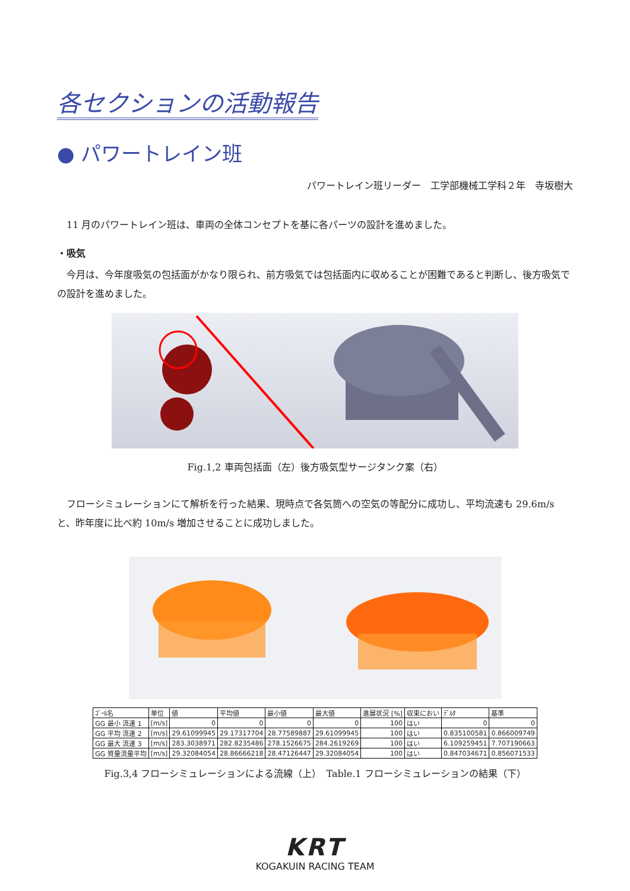各セクションの活動報告
● パワートレイン班
パワートレイン班リーダー　工学部機械工学科２年　寺坂樹大
11 月のパワートレイン班は、車両の全体コンセプトを基に各パーツの設計を進めました。
・吸気
今月は、今年度吸気の包括面がかなり限られ、前方吸気では包括面内に収めることが困難であると判断し、後方吸気での設計を進めました。
Fig.1,2 車両包括面（左）後方吸気型サージタンク案（右）
フローシミュレーションにて解析を行った結果、現時点で各気筒への空気の等配分に成功し、平均流速も 29.6m/s と、昨年度に比べ約 10m/s 増加させることに成功しました。
| ｺﾞｰﾙ名 | 単位 | 値 | 平均値 | 最小値 | 最大値 | 進展状況 [%] | 収束におい | ﾃﾞﾙﾀ | 基準 |
| --- | --- | --- | --- | --- | --- | --- | --- | --- | --- |
| GG 最小 流速 1 | [m/s] | 0 | 0 | 0 | 0 | 100 | はい | 0 | 0 |
| GG 平均 流速 2 | [m/s] | 29.61099945 | 29.17317704 | 28.77589887 | 29.61099945 | 100 | はい | 0.835100581 | 0.866009749 |
| GG 最大 流速 3 | [m/s] | 283.3038971 | 282.8235486 | 278.1526675 | 284.2619269 | 100 | はい | 6.109259451 | 7.707190663 |
| GG 質量流量平均 | [m/s] | 29.32084054 | 28.86666218 | 28.47126447 | 29.32084054 | 100 | はい | 0.847034671 | 0.856071533 |
Fig.3,4 フローシミュレーションによる流線（上）　Table.1 フローシミュレーションの結果（下）
KRT
KOGAKUIN RACING TEAM